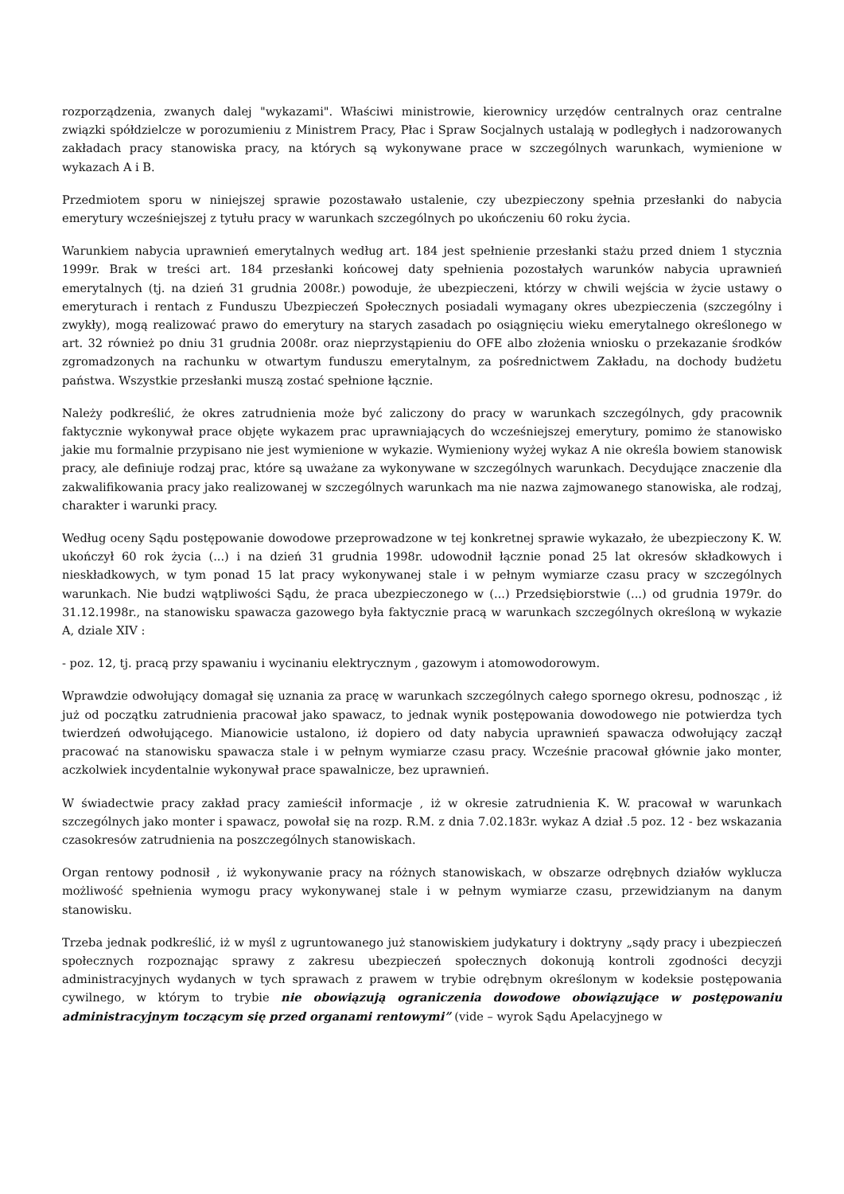rozporządzenia, zwanych dalej "wykazami". Właściwi ministrowie, kierownicy urzędów centralnych oraz centralne związki spółdzielcze w porozumieniu z Ministrem Pracy, Płac i Spraw Socjalnych ustalają w podległych i nadzorowanych zakładach pracy stanowiska pracy, na których są wykonywane prace w szczególnych warunkach, wymienione w wykazach A i B.
Przedmiotem sporu w niniejszej sprawie pozostawało ustalenie, czy ubezpieczony spełnia przesłanki do nabycia emerytury wcześniejszej z tytułu pracy w warunkach szczególnych po ukończeniu 60 roku życia.
Warunkiem nabycia uprawnień emerytalnych według art. 184 jest spełnienie przesłanki stażu przed dniem 1 stycznia 1999r. Brak w treści art. 184 przesłanki końcowej daty spełnienia pozostałych warunków nabycia uprawnień emerytalnych (tj. na dzień 31 grudnia 2008r.) powoduje, że ubezpieczeni, którzy w chwili wejścia w życie ustawy o emeryturach i rentach z Funduszu Ubezpieczeń Społecznych posiadali wymagany okres ubezpieczenia (szczególny i zwykły), mogą realizować prawo do emerytury na starych zasadach po osiągnięciu wieku emerytalnego określonego w art. 32 również po dniu 31 grudnia 2008r. oraz nieprzystąpieniu do OFE albo złożenia wniosku o przekazanie środków zgromadzonych na rachunku w otwartym funduszu emerytalnym, za pośrednictwem Zakładu, na dochody budżetu państwa. Wszystkie przesłanki muszą zostać spełnione łącznie.
Należy podkreślić, że okres zatrudnienia może być zaliczony do pracy w warunkach szczególnych, gdy pracownik faktycznie wykonywał prace objęte wykazem prac uprawniających do wcześniejszej emerytury, pomimo że stanowisko jakie mu formalnie przypisano nie jest wymienione w wykazie. Wymieniony wyżej wykaz A nie określa bowiem stanowisk pracy, ale definiuje rodzaj prac, które są uważane za wykonywane w szczególnych warunkach. Decydujące znaczenie dla zakwalifikowania pracy jako realizowanej w szczególnych warunkach ma nie nazwa zajmowanego stanowiska, ale rodzaj, charakter i warunki pracy.
Według oceny Sądu postępowanie dowodowe przeprowadzone w tej konkretnej sprawie wykazało, że ubezpieczony K. W. ukończył 60 rok życia (...) i na dzień 31 grudnia 1998r. udowodnił łącznie ponad 25 lat okresów składkowych i nieskładkowych, w tym ponad 15 lat pracy wykonywanej stale i w pełnym wymiarze czasu pracy w szczególnych warunkach. Nie budzi wątpliwości Sądu, że praca ubezpieczonego w (...) Przedsiębiorstwie (...) od grudnia 1979r. do 31.12.1998r., na stanowisku spawacza gazowego była faktycznie pracą w warunkach szczególnych określoną w wykazie A, dziale XIV :
- poz. 12, tj. pracą przy spawaniu i wycinaniu elektrycznym , gazowym i atomowodorowym.
Wprawdzie odwołujący domagał się uznania za pracę w warunkach szczególnych całego spornego okresu, podnosząc , iż już od początku zatrudnienia pracował jako spawacz, to jednak wynik postępowania dowodowego nie potwierdza tych twierdzeń odwołującego. Mianowicie ustalono, iż dopiero od daty nabycia uprawnień spawacza odwołujący zaczął pracować na stanowisku spawacza stale i w pełnym wymiarze czasu pracy. Wcześnie pracował głównie jako monter, aczkolwiek incydentalnie wykonywał prace spawalnicze, bez uprawnień.
W świadectwie pracy zakład pracy zamieścił informacje , iż w okresie zatrudnienia K. W. pracował w warunkach szczególnych jako monter i spawacz, powołał się na rozp. R.M. z dnia 7.02.183r. wykaz A dział .5 poz. 12 - bez wskazania czasokresów zatrudnienia na poszczególnych stanowiskach.
Organ rentowy podnosił , iż wykonywanie pracy na różnych stanowiskach, w obszarze odrębnych działów wyklucza możliwość spełnienia wymogu pracy wykonywanej stale i w pełnym wymiarze czasu, przewidzianym na danym stanowisku.
Trzeba jednak podkreślić, iż w myśl z ugruntowanego już stanowiskiem judykatury i doktryny „sądy pracy i ubezpieczeń społecznych rozpoznając sprawy z zakresu ubezpieczeń społecznych dokonują kontroli zgodności decyzji administracyjnych wydanych w tych sprawach z prawem w trybie odrębnym określonym w kodeksie postępowania cywilnego, w którym to trybie nie obowiązują ograniczenia dowodowe obowiązujące w postępowaniu administracyjnym toczącym się przed organami rentowymi” (vide – wyrok Sądu Apelacyjnego w